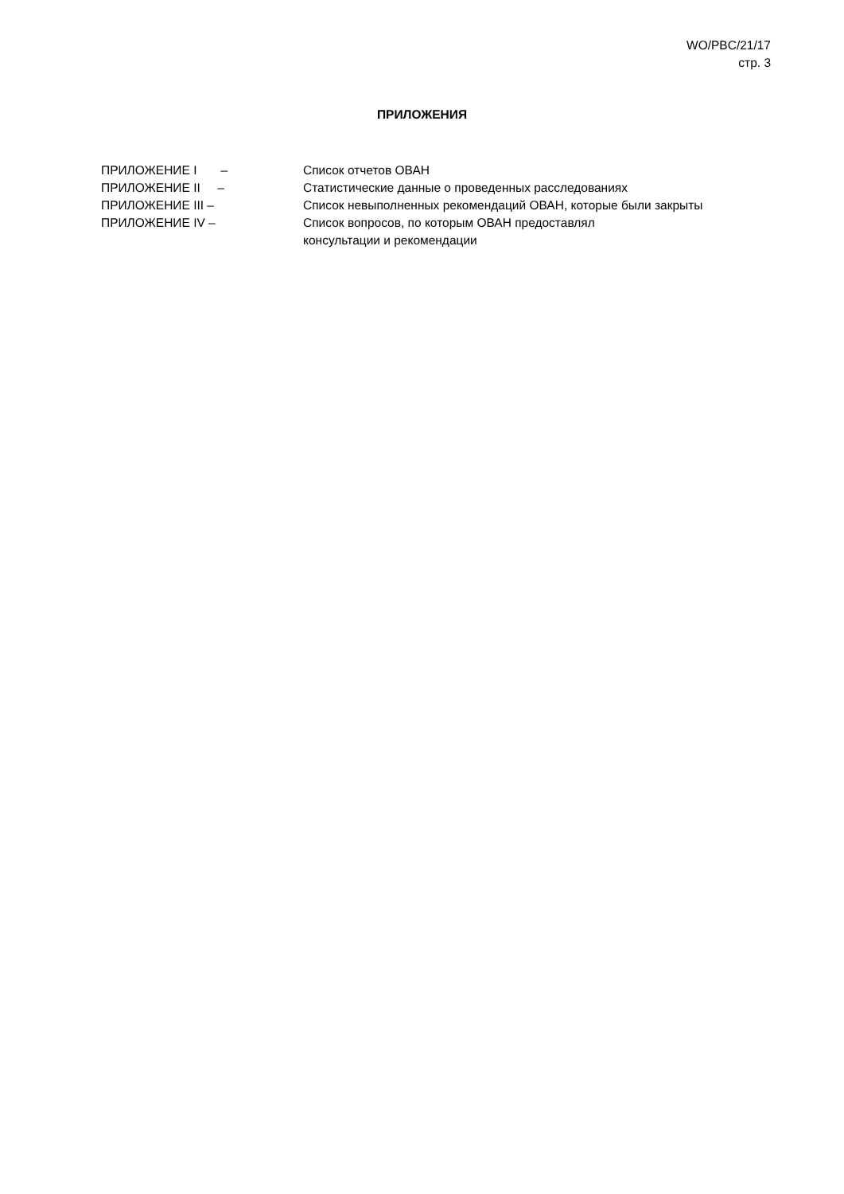WO/PBC/21/17
стр. 3
ПРИЛОЖЕНИЯ
ПРИЛОЖЕНИЕ I – Список отчетов ОВАН
ПРИЛОЖЕНИЕ II – Статистические данные о проведенных расследованиях
ПРИЛОЖЕНИЕ III – Список невыполненных рекомендаций ОВАН, которые были закрыты
ПРИЛОЖЕНИЕ IV – Список вопросов, по которым ОВАН предоставлял
консультации и рекомендации